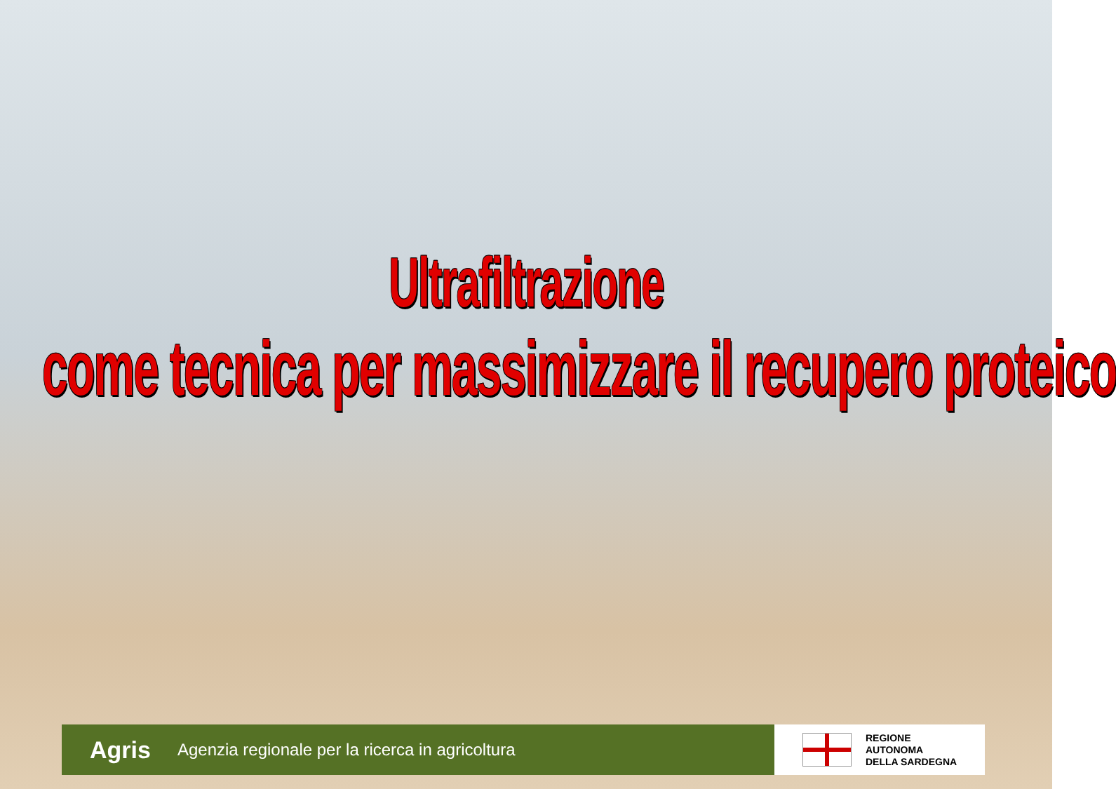Ultrafiltrazione
come tecnica per massimizzare il recupero proteico
Agris Agenzia regionale per la ricerca in agricoltura
REGIONE
AUTONOMA
DELLA SARDEGNA